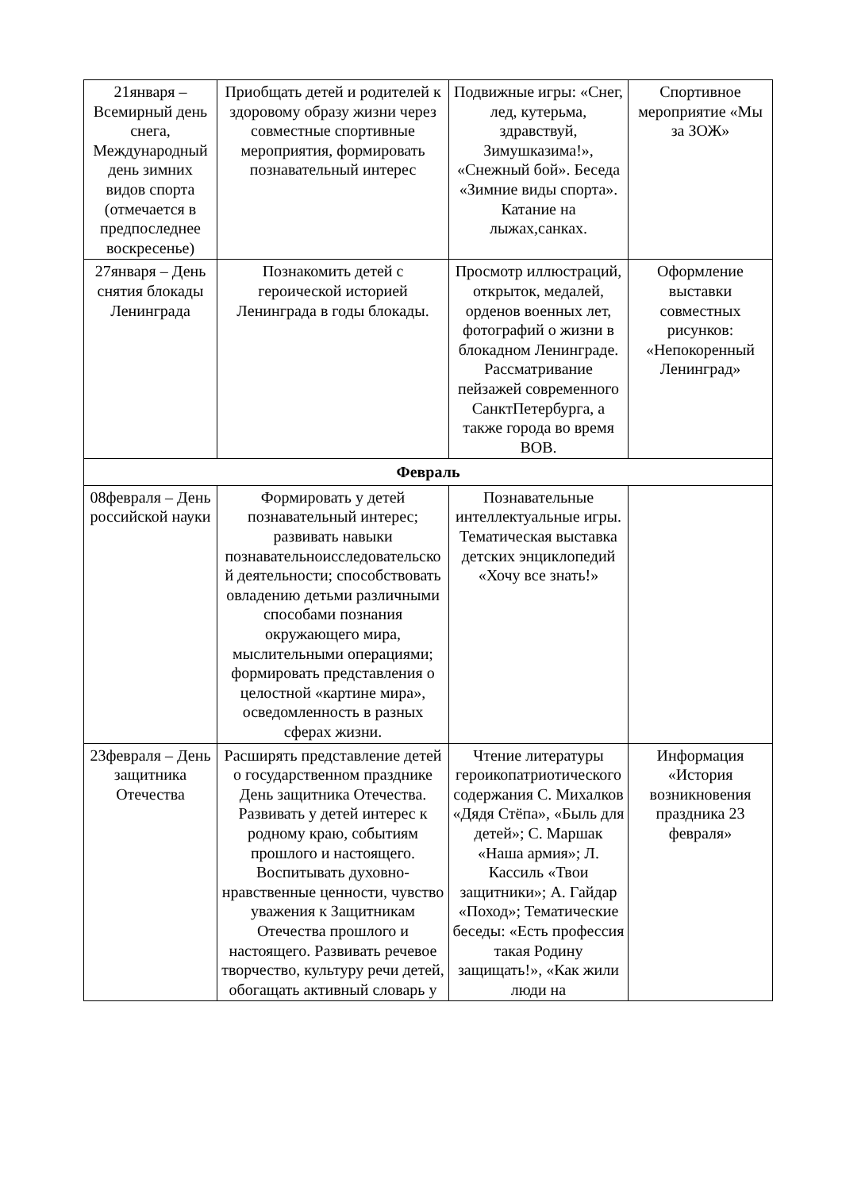| 21января – Всемирный день снега, Международный день зимних видов спорта (отмечается в предпоследнее воскресенье) | Приобщать детей и родителей к здоровому образу жизни через совместные спортивные мероприятия, формировать познавательный интерес | Подвижные игры: «Снег, лед, кутерьма, здравствуй, Зимушказима!», «Снежный бой». Беседа «Зимние виды спорта». Катание на лыжах,санках. | Спортивное мероприятие «Мы за ЗОЖ» |
| 27января – День снятия блокады Ленинграда | Познакомить детей с героической историей Ленинграда в годы блокады. | Просмотр иллюстраций, открыток, медалей, орденов военных лет, фотографий о жизни в блокадном Ленинграде. Рассматривание пейзажей современного СанктПетербурга, а также города во время ВОВ. | Оформление выставки совместных рисунков: «Непокоренный Ленинград» |
| Февраль | | | |
| 08февраля – День российской науки | Формировать у детей познавательный интерес; развивать навыки познавательноисследовательско й деятельности; способствовать овладению детьми различными способами познания окружающего мира, мыслительными операциями; формировать представления о целостной «картине мира», осведомленность в разных сферах жизни. | Познавательные интеллектуальные игры. Тематическая выставка детских энциклопедий «Хочу все знать!» | |
| 23февраля – День защитника Отечества | Расширять представление детей о государственном празднике День защитника Отечества. Развивать у детей интерес к родному краю, событиям прошлого и настоящего. Воспитывать духовно-нравственные ценности, чувство уважения к Защитникам Отечества прошлого и настоящего. Развивать речевое творчество, культуру речи детей, обогащать активный словарь у | Чтение литературы героикопатриотического содержания С. Михалков «Дядя Стёпа», «Быль для детей»; С. Маршак «Наша армия»; Л. Кассиль «Твои защитники»; А. Гайдар «Поход»; Тематические беседы: «Есть профессия такая Родину защищать!», «Как жили люди на | Информация «История возникновения праздника 23 февраля» |